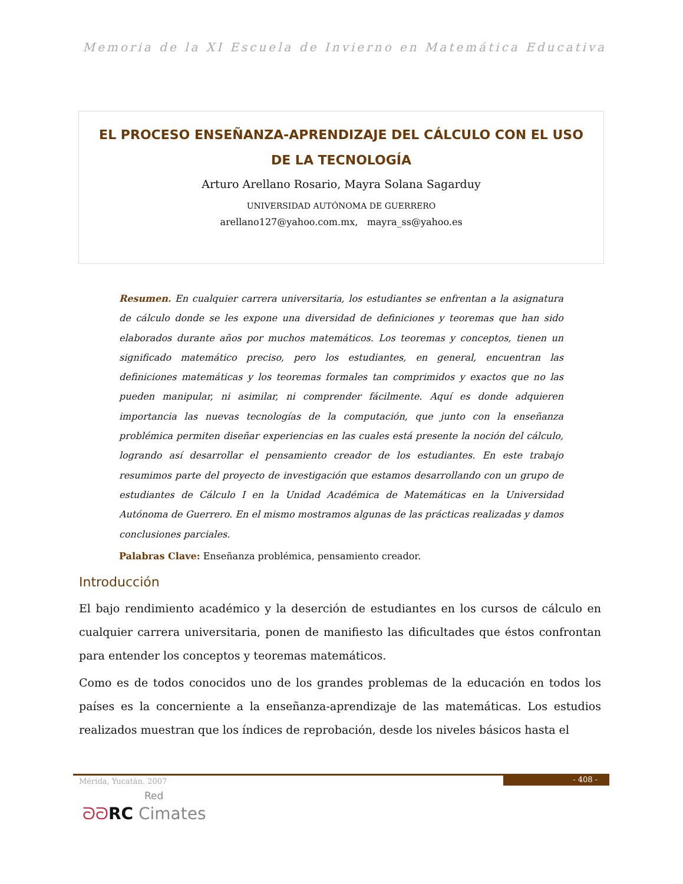Memoria de la XI Escuela de Invierno en Matemática Educativa
EL PROCESO ENSEÑANZA-APRENDIZAJE DEL CÁLCULO CON EL USO DE LA TECNOLOGÍA
Arturo Arellano Rosario, Mayra Solana Sagarduy
UNIVERSIDAD AUTÓNOMA DE GUERRERO
arellano127@yahoo.com.mx, mayra_ss@yahoo.es
Resumen. En cualquier carrera universitaria, los estudiantes se enfrentan a la asignatura de cálculo donde se les expone una diversidad de definiciones y teoremas que han sido elaborados durante años por muchos matemáticos. Los teoremas y conceptos, tienen un significado matemático preciso, pero los estudiantes, en general, encuentran las definiciones matemáticas y los teoremas formales tan comprimidos y exactos que no las pueden manipular, ni asimilar, ni comprender fácilmente. Aquí es donde adquieren importancia las nuevas tecnologías de la computación, que junto con la enseñanza problémica permiten diseñar experiencias en las cuales está presente la noción del cálculo, logrando así desarrollar el pensamiento creador de los estudiantes. En este trabajo resumimos parte del proyecto de investigación que estamos desarrollando con un grupo de estudiantes de Cálculo I en la Unidad Académica de Matemáticas en la Universidad Autónoma de Guerrero. En el mismo mostramos algunas de las prácticas realizadas y damos conclusiones parciales.
Palabras Clave: Enseñanza problémica, pensamiento creador.
Introducción
El bajo rendimiento académico y la deserción de estudiantes en los cursos de cálculo en cualquier carrera universitaria, ponen de manifiesto las dificultades que éstos confrontan para entender los conceptos y teoremas matemáticos.
Como es de todos conocidos uno de los grandes problemas de la educación en todos los países es la concerniente a la enseñanza-aprendizaje de las matemáticas. Los estudios realizados muestran que los índices de reprobación, desde los niveles básicos hasta el
Mérida, Yucatán. 2007 - 408 -
Red
ᘐᘐ RC Cimates